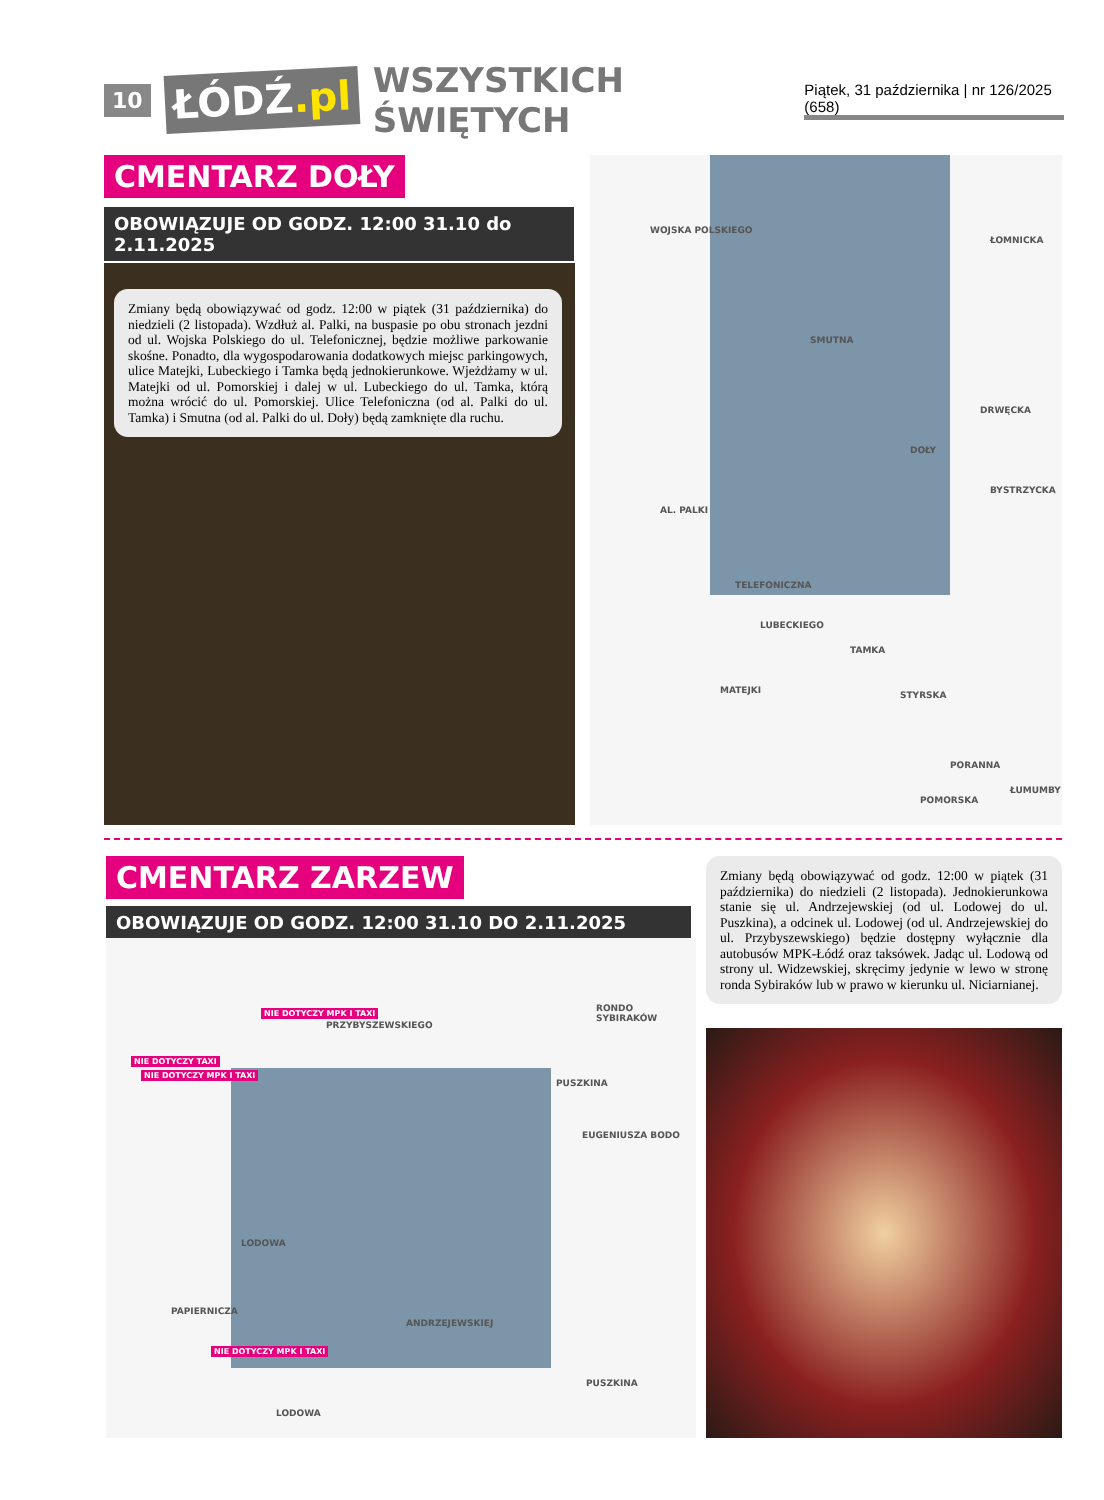10
ŁÓDŹ.pl
WSZYSTKICH ŚWIĘTYCH
Piątek, 31 października | nr 126/2025 (658)
CMENTARZ DOŁY
OBOWIĄZUJE OD GODZ. 12:00 31.10 do 2.11.2025
Zmiany będą obowiązywać od godz. 12:00 w piątek (31 października) do niedzieli (2 listopada). Wzdłuż al. Palki, na buspasie po obu stronach jezdni od ul. Wojska Polskiego do ul. Telefonicznej, będzie możliwe parkowanie skośne. Ponadto, dla wygospodarowania dodatkowych miejsc parkingowych, ulice Matejki, Lubeckiego i Tamka będą jednokierunkowe. Wjeżdżamy w ul. Matejki od ul. Pomorskiej i dalej w ul. Lubeckiego do ul. Tamka, którą można wrócić do ul. Pomorskiej. Ulice Telefoniczna (od al. Palki do ul. Tamka) i Smutna (od al. Palki do ul. Doły) będą zamknięte dla ruchu.
WOJSKA POLSKIEGO
ŁOMNICKA
SMUTNA
DRWĘCKA
DOŁY
AL. PALKI
BYSTRZYCKA
TELEFONICZNA
LUBECKIEGO
TAMKA
MATEJKI STYRSKA
PORANNA
POMORSKA
ŁUMUMBY
CMENTARZ ZARZEW
OBOWIĄZUJE OD GODZ. 12:00 31.10 DO 2.11.2025
NIE DOTYCZY MPK I TAXI
PRZYBYSZEWSKIEGO
RONDO SYBIRAKÓW
NIE DOTYCZY TAXI
NIE DOTYCZY MPK I TAXI
PUSZKINA
EUGENIUSZA BODO
LODOWA
PAPIERNICZA
NIE DOTYCZY MPK I TAXI
ANDRZEJEWSKIEJ
PUSZKINA
LODOWA
Zmiany będą obowiązywać od godz. 12:00 w piątek (31 października) do niedzieli (2 listopada). Jednokierunkowa stanie się ul. Andrzejewskiej (od ul. Lodowej do ul. Puszkina), a odcinek ul. Lodowej (od ul. Andrzejewskiej do ul. Przybyszewskiego) będzie dostępny wyłącznie dla autobusów MPK-Łódź oraz taksówek. Jadąc ul. Lodową od strony ul. Widzewskiej, skręcimy jedynie w lewo w stronę ronda Sybiraków lub w prawo w kierunku ul. Niciarnianej.